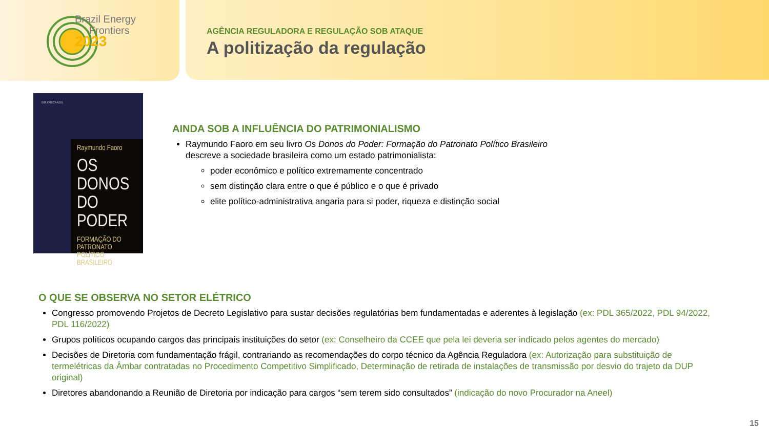Brazil Energy
Frontiers
2023
AGÊNCIA REGULADORA E REGULAÇÃO SOB ATAQUE
A politização da regulação
BIBLIOTECA AZUL
Raymundo Faoro
OS
DONOS
DO PODER
FORMAÇÃO DO PATRONATO POLÍTICO BRASILEIRO
AINDA SOB A INFLUÊNCIA DO PATRIMONIALISMO
Raymundo Faoro em seu livro Os Donos do Poder: Formação do Patronato Político Brasileiro
descreve a sociedade brasileira como um estado patrimonialista:
poder econômico e político extremamente concentrado
sem distinção clara entre o que é público e o que é privado
elite político-administrativa angaria para si poder, riqueza e distinção social
O QUE SE OBSERVA NO SETOR ELÉTRICO
Congresso promovendo Projetos de Decreto Legislativo para sustar decisões regulatórias bem fundamentadas e aderentes à legislação (ex: PDL 365/2022, PDL 94/2022, PDL 116/2022)
Grupos políticos ocupando cargos das principais instituições do setor (ex: Conselheiro da CCEE que pela lei deveria ser indicado pelos agentes do mercado)
Decisões de Diretoria com fundamentação frágil, contrariando as recomendações do corpo técnico da Agência Reguladora (ex: Autorização para substituição de termelétricas da Âmbar contratadas no Procedimento Competitivo Simplificado, Determinação de retirada de instalações de transmissão por desvio do trajeto da DUP original)
Diretores abandonando a Reunião de Diretoria por indicação para cargos “sem terem sido consultados” (indicação do novo Procurador na Aneel)
15